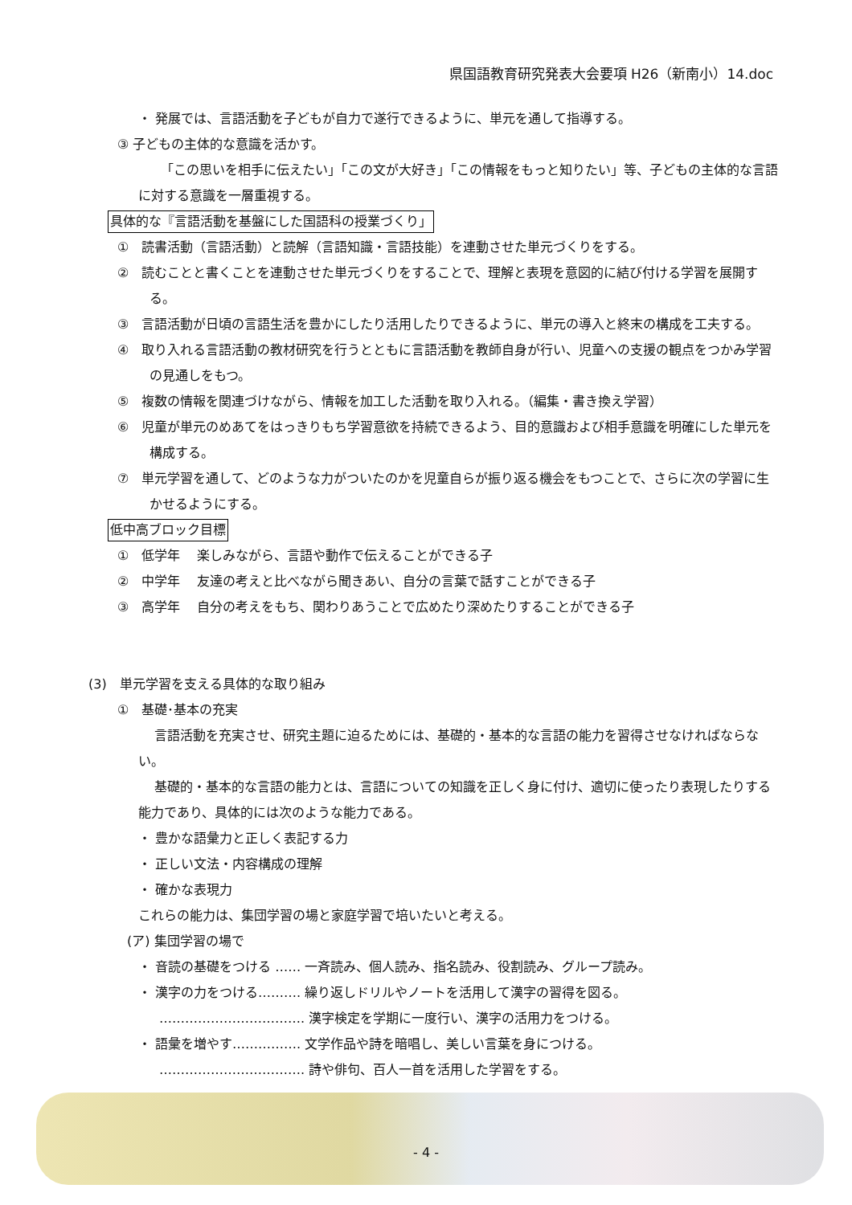県国語教育研究発表大会要項 H26（新南小）14.doc
・ 発展では、言語活動を子どもが自力で遂行できるように、単元を通して指導する。
③ 子どもの主体的な意識を活かす。
「この思いを相手に伝えたい」「この文が大好き」「この情報をもっと知りたい」等、子どもの主体的な言語に対する意識を一層重視する。
具体的な『言語活動を基盤にした国語科の授業づくり」
①　読書活動（言語活動）と読解（言語知識・言語技能）を連動させた単元づくりをする。
②　読むことと書くことを連動させた単元づくりをすることで、理解と表現を意図的に結び付ける学習を展開する。
③　言語活動が日頃の言語生活を豊かにしたり活用したりできるように、単元の導入と終末の構成を工夫する。
④　取り入れる言語活動の教材研究を行うとともに言語活動を教師自身が行い、児童への支援の観点をつかみ学習の見通しをもつ。
⑤　複数の情報を関連づけながら、情報を加工した活動を取り入れる。（編集・書き換え学習）
⑥　児童が単元のめあてをはっきりもち学習意欲を持続できるよう、目的意識および相手意識を明確にした単元を構成する。
⑦　単元学習を通して、どのような力がついたのかを児童自らが振り返る機会をもつことで、さらに次の学習に生かせるようにする。
低中高ブロック目標
①　低学年　 楽しみながら、言語や動作で伝えることができる子
②　中学年　 友達の考えと比べながら聞きあい、自分の言葉で話すことができる子
③　高学年　 自分の考えをもち、関わりあうことで広めたり深めたりすることができる子
(3)　単元学習を支える具体的な取り組み
①　基礎･基本の充実
言語活動を充実させ、研究主題に迫るためには、基礎的・基本的な言語の能力を習得させなければならない。
基礎的・基本的な言語の能力とは、言語についての知識を正しく身に付け、適切に使ったり表現したりする能力であり、具体的には次のような能力である。
・ 豊かな語彙力と正しく表記する力
・ 正しい文法・内容構成の理解
・ 確かな表現力
これらの能力は、集団学習の場と家庭学習で培いたいと考える。
(ア) 集団学習の場で
・ 音読の基礎をつける …… 一斉読み、個人読み、指名読み、役割読み、グループ読み。
・ 漢字の力をつける………. 繰り返しドリルやノートを活用して漢字の習得を図る。
……………………………. 漢字検定を学期に一度行い、漢字の活用力をつける。
・ 語彙を増やす……………. 文学作品や詩を暗唱し、美しい言葉を身につける。
……………………………. 詩や俳句、百人一首を活用した学習をする。
- 4 -